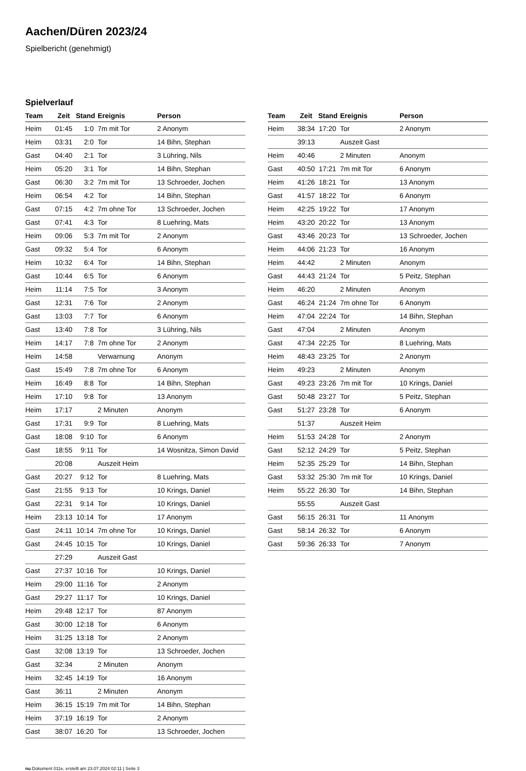Aachen/Düren 2023/24
Spielbericht (genehmigt)
Spielverlauf
| Team | Zeit | Stand | Ereignis | Person |
| --- | --- | --- | --- | --- |
| Heim | 01:45 | 1:0 | 7m mit Tor | 2 Anonym |
| Heim | 03:31 | 2:0 | Tor | 14 Bihn, Stephan |
| Gast | 04:40 | 2:1 | Tor | 3 Lühring, Nils |
| Heim | 05:20 | 3:1 | Tor | 14 Bihn, Stephan |
| Gast | 06:30 | 3:2 | 7m mit Tor | 13 Schroeder, Jochen |
| Heim | 06:54 | 4:2 | Tor | 14 Bihn, Stephan |
| Gast | 07:15 | 4:2 | 7m ohne Tor | 13 Schroeder, Jochen |
| Gast | 07:41 | 4:3 | Tor | 8 Luehring, Mats |
| Heim | 09:06 | 5:3 | 7m mit Tor | 2 Anonym |
| Gast | 09:32 | 5:4 | Tor | 6 Anonym |
| Heim | 10:32 | 6:4 | Tor | 14 Bihn, Stephan |
| Gast | 10:44 | 6:5 | Tor | 6 Anonym |
| Heim | 11:14 | 7:5 | Tor | 3 Anonym |
| Gast | 12:31 | 7:6 | Tor | 2 Anonym |
| Gast | 13:03 | 7:7 | Tor | 6 Anonym |
| Gast | 13:40 | 7:8 | Tor | 3 Lühring, Nils |
| Heim | 14:17 | 7:8 | 7m ohne Tor | 2 Anonym |
| Heim | 14:58 | | Verwarnung | Anonym |
| Gast | 15:49 | 7:8 | 7m ohne Tor | 6 Anonym |
| Heim | 16:49 | 8:8 | Tor | 14 Bihn, Stephan |
| Heim | 17:10 | 9:8 | Tor | 13 Anonym |
| Heim | 17:17 | | 2 Minuten | Anonym |
| Gast | 17:31 | 9:9 | Tor | 8 Luehring, Mats |
| Gast | 18:08 | 9:10 | Tor | 6 Anonym |
| Gast | 18:55 | 9:11 | Tor | 14 Wosnitza, Simon David |
| | 20:08 | | Auszeit Heim | |
| Gast | 20:27 | 9:12 | Tor | 8 Luehring, Mats |
| Gast | 21:55 | 9:13 | Tor | 10 Krings, Daniel |
| Gast | 22:31 | 9:14 | Tor | 10 Krings, Daniel |
| Heim | 23:13 | 10:14 | Tor | 17 Anonym |
| Gast | 24:11 | 10:14 | 7m ohne Tor | 10 Krings, Daniel |
| Gast | 24:45 | 10:15 | Tor | 10 Krings, Daniel |
| | 27:29 | | Auszeit Gast | |
| Gast | 27:37 | 10:16 | Tor | 10 Krings, Daniel |
| Heim | 29:00 | 11:16 | Tor | 2 Anonym |
| Gast | 29:27 | 11:17 | Tor | 10 Krings, Daniel |
| Heim | 29:48 | 12:17 | Tor | 87 Anonym |
| Gast | 30:00 | 12:18 | Tor | 6 Anonym |
| Heim | 31:25 | 13:18 | Tor | 2 Anonym |
| Gast | 32:08 | 13:19 | Tor | 13 Schroeder, Jochen |
| Gast | 32:34 | | 2 Minuten | Anonym |
| Heim | 32:45 | 14:19 | Tor | 16 Anonym |
| Gast | 36:11 | | 2 Minuten | Anonym |
| Heim | 36:15 | 15:19 | 7m mit Tor | 14 Bihn, Stephan |
| Heim | 37:19 | 16:19 | Tor | 2 Anonym |
| Gast | 38:07 | 16:20 | Tor | 13 Schroeder, Jochen |
| Team | Zeit | Stand | Ereignis | Person |
| --- | --- | --- | --- | --- |
| Heim | 38:34 | 17:20 | Tor | 2 Anonym |
| | 39:13 | | Auszeit Gast | |
| Heim | 40:46 | | 2 Minuten | Anonym |
| Gast | 40:50 | 17:21 | 7m mit Tor | 6 Anonym |
| Heim | 41:26 | 18:21 | Tor | 13 Anonym |
| Gast | 41:57 | 18:22 | Tor | 6 Anonym |
| Heim | 42:25 | 19:22 | Tor | 17 Anonym |
| Heim | 43:20 | 20:22 | Tor | 13 Anonym |
| Gast | 43:46 | 20:23 | Tor | 13 Schroeder, Jochen |
| Heim | 44:06 | 21:23 | Tor | 16 Anonym |
| Heim | 44:42 | | 2 Minuten | Anonym |
| Gast | 44:43 | 21:24 | Tor | 5 Peitz, Stephan |
| Heim | 46:20 | | 2 Minuten | Anonym |
| Gast | 46:24 | 21:24 | 7m ohne Tor | 6 Anonym |
| Heim | 47:04 | 22:24 | Tor | 14 Bihn, Stephan |
| Gast | 47:04 | | 2 Minuten | Anonym |
| Gast | 47:34 | 22:25 | Tor | 8 Luehring, Mats |
| Heim | 48:43 | 23:25 | Tor | 2 Anonym |
| Heim | 49:23 | | 2 Minuten | Anonym |
| Gast | 49:23 | 23:26 | 7m mit Tor | 10 Krings, Daniel |
| Gast | 50:48 | 23:27 | Tor | 5 Peitz, Stephan |
| Gast | 51:27 | 23:28 | Tor | 6 Anonym |
| | 51:37 | | Auszeit Heim | |
| Heim | 51:53 | 24:28 | Tor | 2 Anonym |
| Gast | 52:12 | 24:29 | Tor | 5 Peitz, Stephan |
| Heim | 52:35 | 25:29 | Tor | 14 Bihn, Stephan |
| Gast | 53:32 | 25:30 | 7m mit Tor | 10 Krings, Daniel |
| Heim | 55:22 | 26:30 | Tor | 14 Bihn, Stephan |
| | 55:55 | | Auszeit Gast | |
| Gast | 56:15 | 26:31 | Tor | 11 Anonym |
| Gast | 58:14 | 26:32 | Tor | 6 Anonym |
| Gast | 59:36 | 26:33 | Tor | 7 Anonym |
nu.Dokument 011e, erstellt am 23.07.2024 02:11 | Seite 3